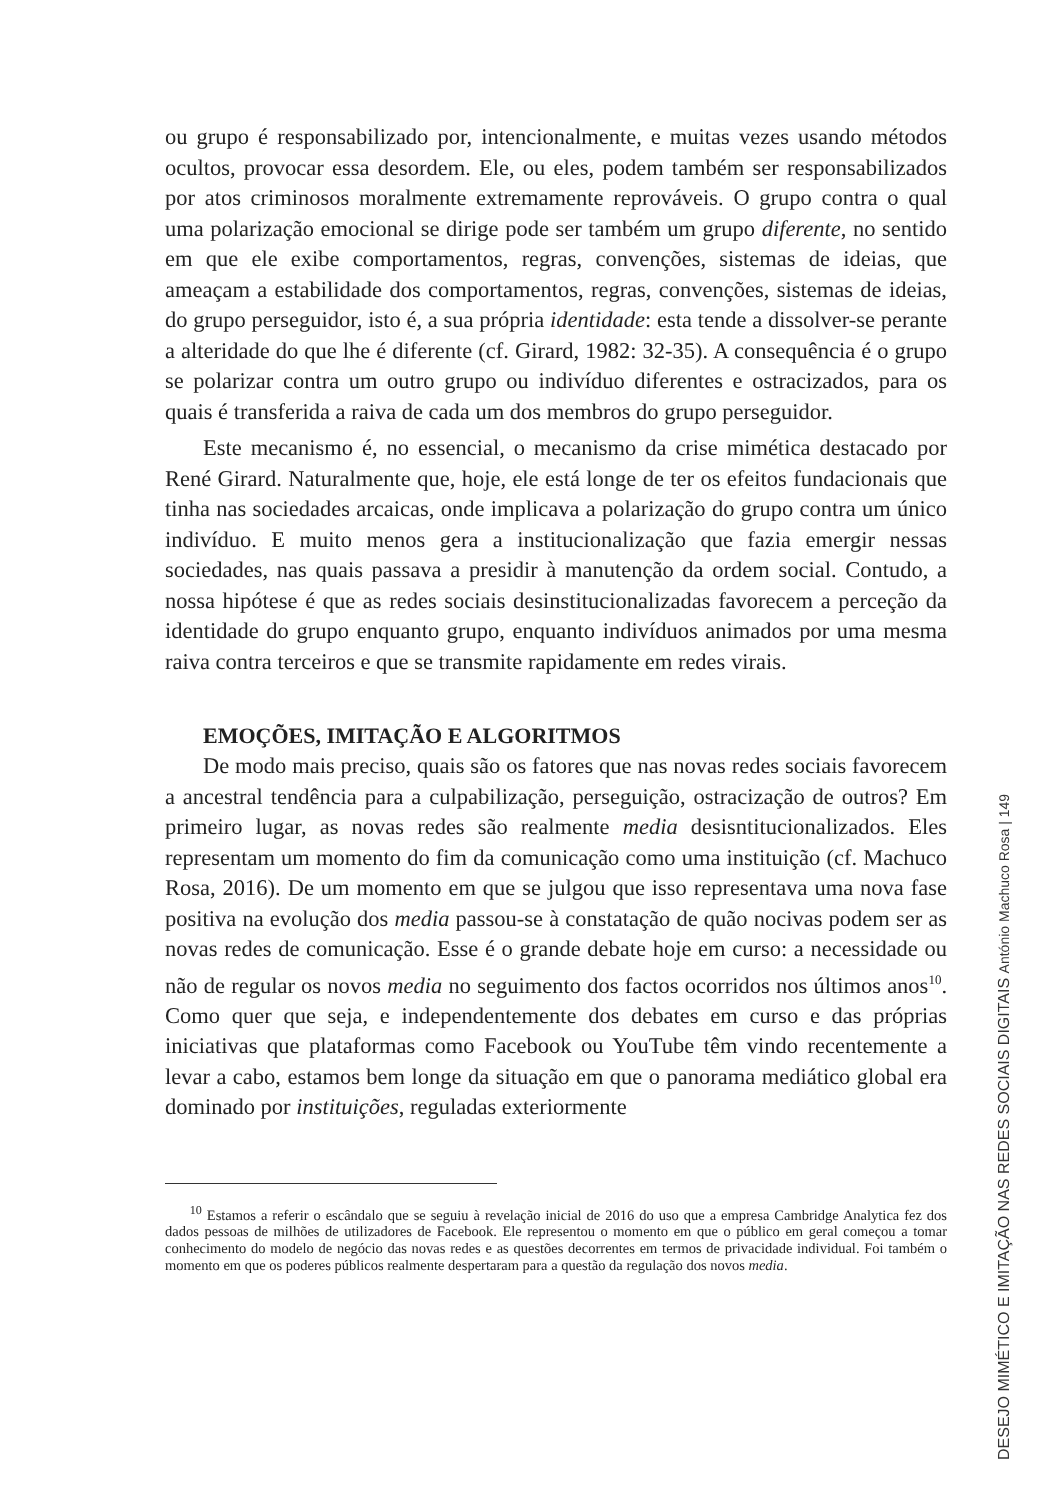ou grupo é responsabilizado por, intencionalmente, e muitas vezes usando métodos ocultos, provocar essa desordem. Ele, ou eles, podem também ser responsabilizados por atos criminosos moralmente extremamente reprováveis. O grupo contra o qual uma polarização emocional se dirige pode ser também um grupo diferente, no sentido em que ele exibe comportamentos, regras, convenções, sistemas de ideias, que ameaçam a estabilidade dos comportamentos, regras, convenções, sistemas de ideias, do grupo perseguidor, isto é, a sua própria identidade: esta tende a dissolver-se perante a alteridade do que lhe é diferente (cf. Girard, 1982: 32-35). A consequência é o grupo se polarizar contra um outro grupo ou indivíduo diferentes e ostracizados, para os quais é transferida a raiva de cada um dos membros do grupo perseguidor.
Este mecanismo é, no essencial, o mecanismo da crise mimética destacado por René Girard. Naturalmente que, hoje, ele está longe de ter os efeitos fundacionais que tinha nas sociedades arcaicas, onde implicava a polarização do grupo contra um único indivíduo. E muito menos gera a institucionalização que fazia emergir nessas sociedades, nas quais passava a presidir à manutenção da ordem social. Contudo, a nossa hipótese é que as redes sociais desinstitucionalizadas favorecem a perceção da identidade do grupo enquanto grupo, enquanto indivíduos animados por uma mesma raiva contra terceiros e que se transmite rapidamente em redes virais.
EMOÇÕES, IMITAÇÃO E ALGORITMOS
De modo mais preciso, quais são os fatores que nas novas redes sociais favorecem a ancestral tendência para a culpabilização, perseguição, ostracização de outros? Em primeiro lugar, as novas redes são realmente media desisntitucionalizados. Eles representam um momento do fim da comunicação como uma instituição (cf. Machuco Rosa, 2016). De um momento em que se julgou que isso representava uma nova fase positiva na evolução dos media passou-se à constatação de quão nocivas podem ser as novas redes de comunicação. Esse é o grande debate hoje em curso: a necessidade ou não de regular os novos media no seguimento dos factos ocorridos nos últimos anos<sup>10</sup>. Como quer que seja, e independentemente dos debates em curso e das próprias iniciativas que plataformas como Facebook ou YouTube têm vindo recentemente a levar a cabo, estamos bem longe da situação em que o panorama mediático global era dominado por instituições, reguladas exteriormente
<sup>10</sup> Estamos a referir o escândalo que se seguiu à revelação inicial de 2016 do uso que a empresa Cambridge Analytica fez dos dados pessoas de milhões de utilizadores de Facebook. Ele representou o momento em que o público em geral começou a tomar conhecimento do modelo de negócio das novas redes e as questões decorrentes em termos de privacidade individual. Foi também o momento em que os poderes públicos realmente despertaram para a questão da regulação dos novos media.
DESEJO MIMÉTICO E IMITAÇÃO NAS REDES SOCIAIS DIGITAIS António Machuco Rosa | 149